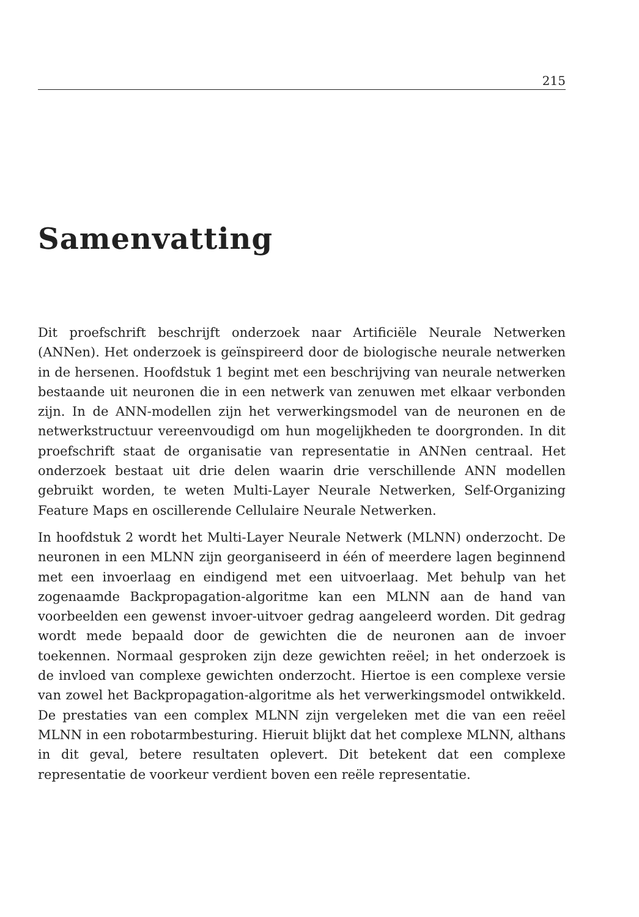215
Samenvatting
Dit proefschrift beschrijft onderzoek naar Artificiële Neurale Netwerken (ANNen). Het onderzoek is geïnspireerd door de biologische neurale netwerken in de hersenen. Hoofdstuk 1 begint met een beschrijving van neurale netwerken bestaande uit neuronen die in een netwerk van zenuwen met elkaar verbonden zijn. In de ANN-modellen zijn het verwerkingsmodel van de neuronen en de netwerkstructuur vereenvoudigd om hun mogelijkheden te doorgronden. In dit proefschrift staat de organisatie van representatie in ANNen centraal. Het onderzoek bestaat uit drie delen waarin drie verschillende ANN modellen gebruikt worden, te weten Multi-Layer Neurale Netwerken, Self-Organizing Feature Maps en oscillerende Cellulaire Neurale Netwerken.
In hoofdstuk 2 wordt het Multi-Layer Neurale Netwerk (MLNN) onderzocht. De neuronen in een MLNN zijn georganiseerd in één of meerdere lagen beginnend met een invoerlaag en eindigend met een uitvoerlaag. Met behulp van het zogenaamde Backpropagation-algoritme kan een MLNN aan de hand van voorbeelden een gewenst invoer-uitvoer gedrag aangeleerd worden. Dit gedrag wordt mede bepaald door de gewichten die de neuronen aan de invoer toekennen. Normaal gesproken zijn deze gewichten reëel; in het onderzoek is de invloed van complexe gewichten onderzocht. Hiertoe is een complexe versie van zowel het Backpropagation-algoritme als het verwerkingsmodel ontwikkeld. De prestaties van een complex MLNN zijn vergeleken met die van een reëel MLNN in een robotarmbesturing. Hieruit blijkt dat het complexe MLNN, althans in dit geval, betere resultaten oplevert. Dit betekent dat een complexe representatie de voorkeur verdient boven een reële representatie.